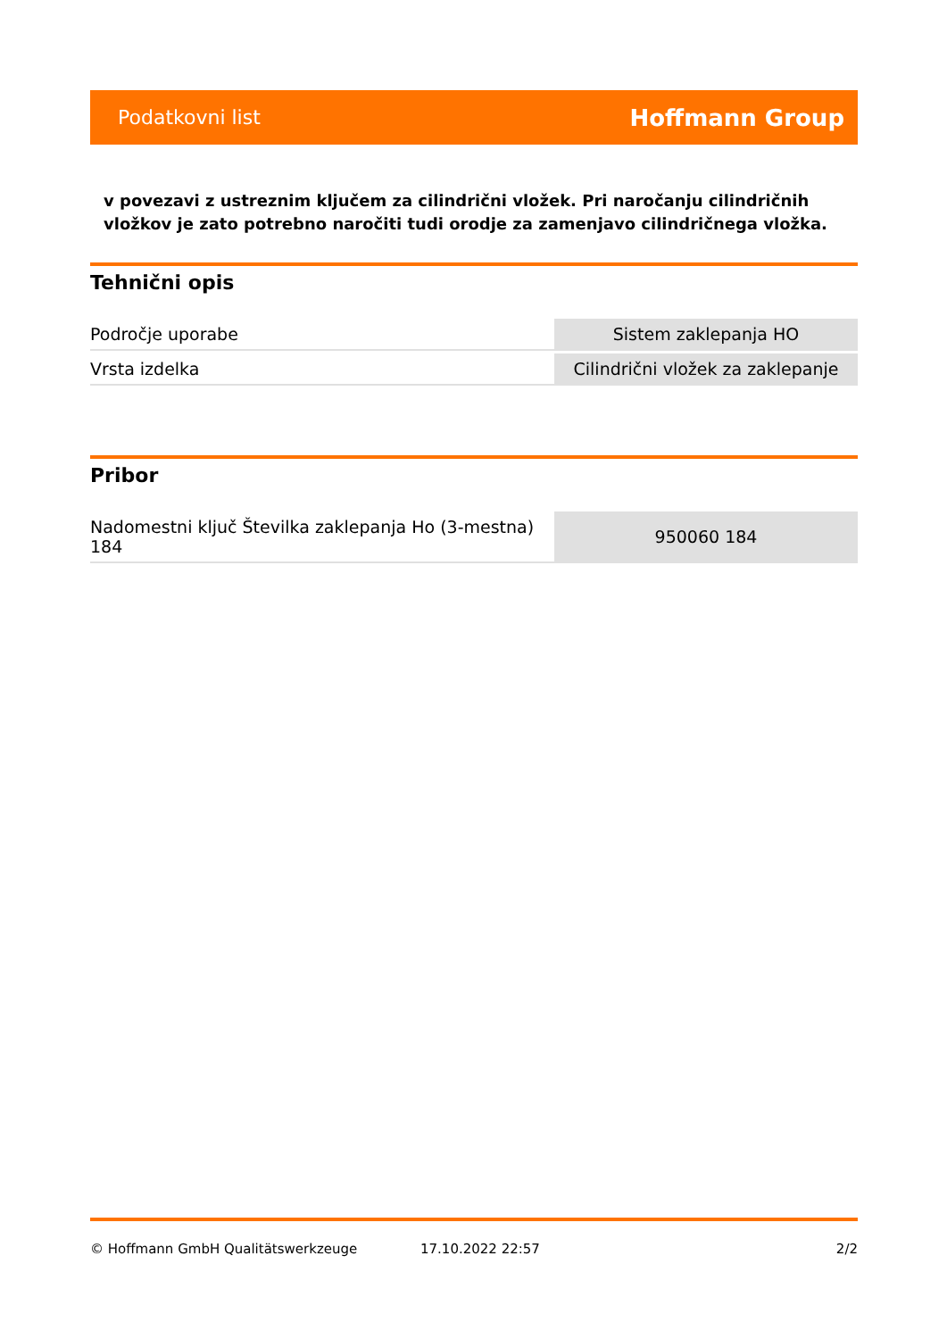Podatkovni list Hoffmann Group
v povezavi z ustreznim ključem za cilindrični vložek. Pri naročanju cilindričnih vložkov je zato potrebno naročiti tudi orodje za zamenjavo cilindričnega vložka.
Tehnični opis
| Področje uporabe | Sistem zaklepanja HO |
| Vrsta izdelka | Cilindrični vložek za zaklepanje |
Pribor
| Nadomestni ključ Številka zaklepanja Ho (3-mestna) 184 | 950060 184 |
© Hoffmann GmbH Qualitätswerkzeuge 17.10.2022 22:57 2/2